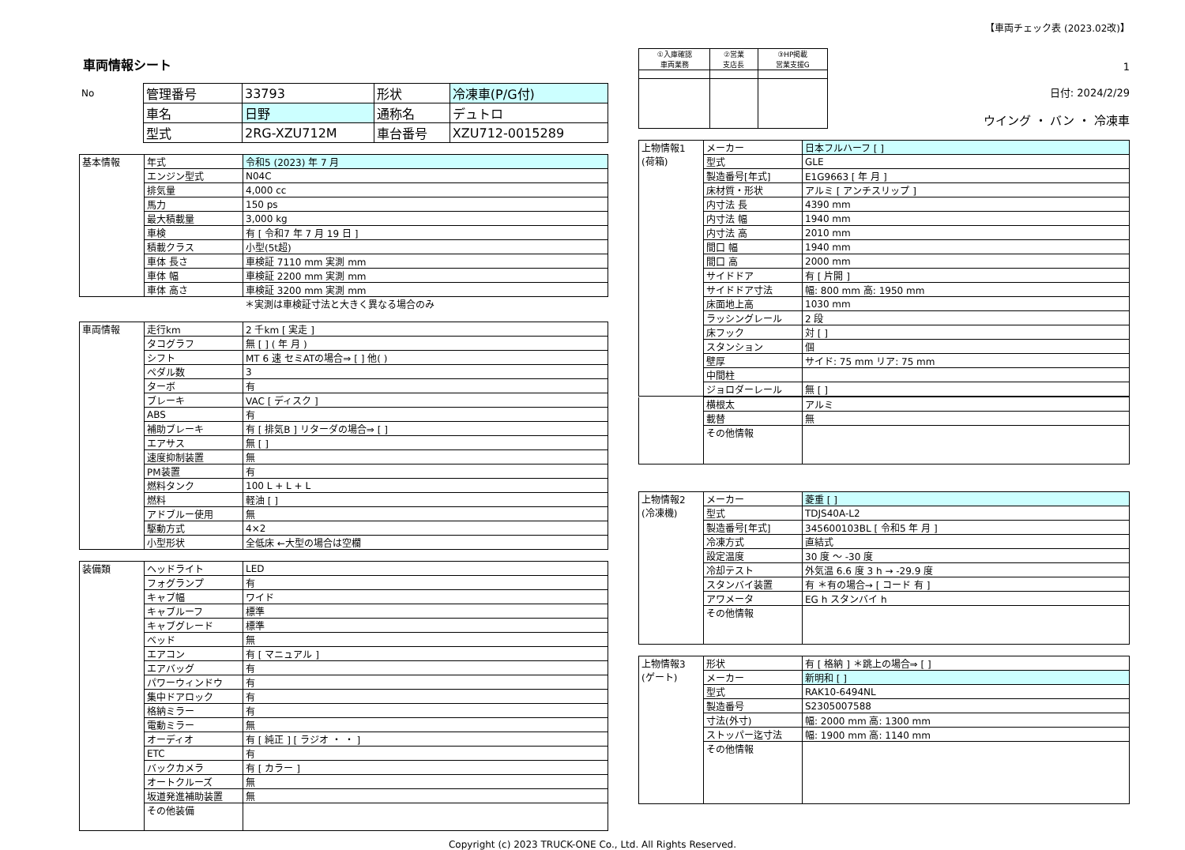【車両チェック表 (2023.02改)】
車両情報シート
| No | 管理番号 | 33793 | 形状 | 冷凍車(P/G付) |
| | 車名 | 日野 | 通称名 | デュトロ |
| | 型式 | 2RG-XZU712M | 車台番号 | XZU712-0015289 |
| 基本情報 | 年式 | 令和5 (2023) 年 7 月 |
| | エンジン型式 | N04C |
| | 排気量 | 4,000 cc |
| | 馬力 | 150 ps |
| | 最大積載量 | 3,000 kg |
| | 車検 | 有 [ 令和7 年 7 月 19 日 ] |
| | 積載クラス | 小型(5t超) |
| | 車体 長さ | 車検証 7110 mm 実測 mm |
| | 車体 幅 | 車検証 2200 mm 実測 mm |
| | 車体 高さ | 車検証 3200 mm 実測 mm |
＊実測は車検証寸法と大きく異なる場合のみ
| 車両情報 | 走行km | 2 千km [ 実走 ] |
| | タコグラフ | 無 [ ] ( 年 月 ) |
| | シフト | MT 6 速 セミATの場合⇒ [ ] 他( ) |
| | ペダル数 | 3 |
| | ターボ | 有 |
| | ブレーキ | VAC [ ディスク ] |
| | ABS | 有 |
| | 補助ブレーキ | 有 [ 排気B ] リターダの場合⇒ [ ] |
| | エアサス | 無 [ ] |
| | 速度抑制装置 | 無 |
| | PM装置 | 有 |
| | 燃料タンク | 100 L + L + L |
| | 燃料 | 軽油 [ ] |
| | アドブルー使用 | 無 |
| | 駆動方式 | 4×2 |
| | 小型形状 | 全低床 ←大型の場合は空欄 |
| 装備類 | ヘッドライト | LED |
| | フォグランプ | 有 |
| | キャブ幅 | ワイド |
| | キャブルーフ | 標準 |
| | キャブグレード | 標準 |
| | ベッド | 無 |
| | エアコン | 有 [ マニュアル ] |
| | エアバッグ | 有 |
| | パワーウィンドウ | 有 |
| | 集中ドアロック | 有 |
| | 格納ミラー | 有 |
| | 電動ミラー | 無 |
| | オーディオ | 有 [ 純正 ] [ ラジオ ・ ・ ] |
| | ETC | 有 |
| | バックカメラ | 有 [ カラー ] |
| | オートクルーズ | 無 |
| | 坂道発進補助装置 | 無 |
| | その他装備 | |
| ①入庫確認 車両業務 | ②営業 支店長 | ③HP掲載 営業支援G |
1
日付: 2024/2/29
ウイング ・ バン ・ 冷凍車
| 上物情報1 (荷箱) | メーカー | 日本フルハーフ [ ] |
| | 型式 | GLE |
| | 製造番号[年式] | E1G9663 [ 年 月 ] |
| | 床材質・形状 | アルミ [ アンチスリップ ] |
| | 内寸法 長 | 4390 mm |
| | 内寸法 幅 | 1940 mm |
| | 内寸法 高 | 2010 mm |
| | 間口 幅 | 1940 mm |
| | 間口 高 | 2000 mm |
| | サイドドア | 有 [ 片開 ] |
| | サイドドア寸法 | 幅: 800 mm 高: 1950 mm |
| | 床面地上高 | 1030 mm |
| | ラッシングレール | 2 段 |
| | 床フック | 対 [ ] |
| | スタンション | 個 |
| | 壁厚 | サイド: 75 mm リア: 75 mm |
| | 中間柱 | |
| | ジョロダーレール | 無 [ ] |
| | 横根太 | アルミ |
| | 載替 | 無 |
| | その他情報 | |
| 上物情報2 (冷凍機) | メーカー | 菱重 [ ] |
| | 型式 | TDJS40A-L2 |
| | 製造番号[年式] | 345600103BL [ 令和5 年 月 ] |
| | 冷凍方式 | 直結式 |
| | 設定温度 | 30 度 ～ -30 度 |
| | 冷却テスト | 外気温 6.6 度 3 h → -29.9 度 |
| | スタンバイ装置 | 有 ＊有の場合→ [ コード 有 ] |
| | アワメータ | EG h スタンバイ h |
| | その他情報 | |
| 上物情報3 (ゲート) | 形状 | 有 [ 格納 ] ＊跳上の場合⇒ [ ] |
| | メーカー | 新明和 [ ] |
| | 型式 | RAK10-6494NL |
| | 製造番号 | S2305007588 |
| | 寸法(外寸) | 幅: 2000 mm 高: 1300 mm |
| | ストッパー迄寸法 | 幅: 1900 mm 高: 1140 mm |
| | その他情報 | |
Copyright (c) 2023 TRUCK-ONE Co., Ltd. All Rights Reserved.